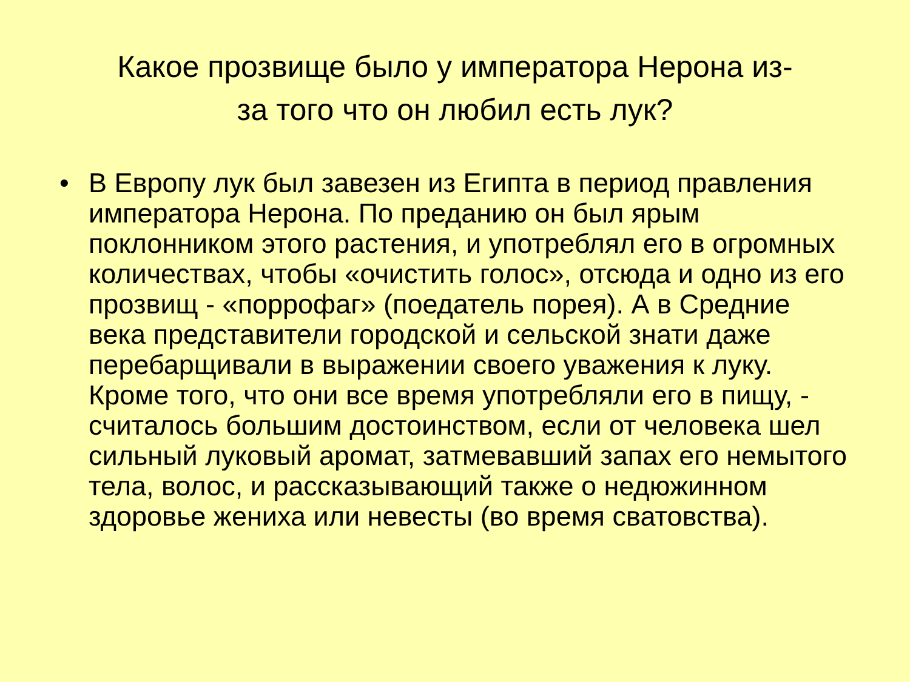Какое прозвище было у императора Нерона из-
за того что он любил есть лук?
• В Европу лук был завезен из Египта в период правления императора Нерона. По преданию он был ярым поклонником этого растения, и употреблял его в огромных количествах, чтобы «очистить голос», отсюда и одно из его прозвищ - «поррофаг» (поедатель порея). А в Средние века представители городской и сельской знати даже перебарщивали в выражении своего уважения к луку. Кроме того, что они все время употребляли его в пищу, - считалось большим достоинством, если от человека шел сильный луковый аромат, затмевавший запах его немытого тела, волос, и рассказывающий также о недюжинном здоровье жениха или невесты (во время сватовства).